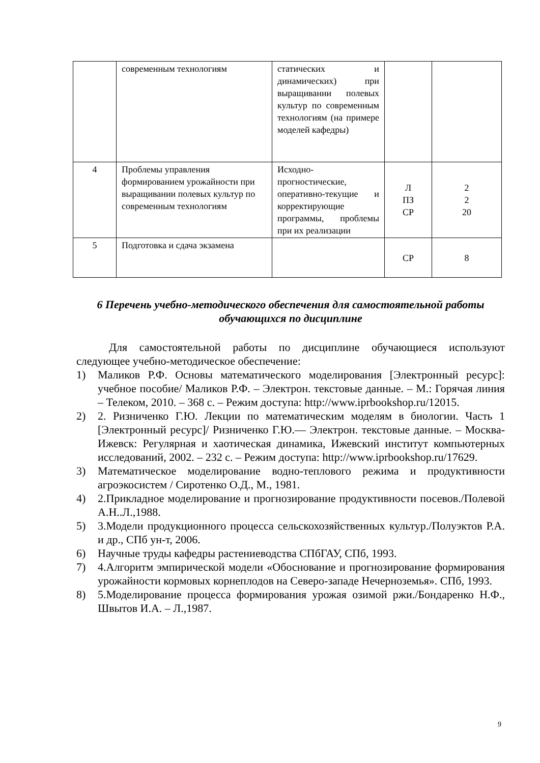| | современным технологиям | статических и динамических) при выращивании полевых культур по современным технологиям (на примере моделей кафедры) | | |
| 4 | Проблемы управления формированием урожайности при выращивании полевых культур по современным технологиям | Исходно-прогностические, оперативно-текущие и корректирующие программы, проблемы при их реализации | Л ПЗ СР | 2 2 20 |
| 5 | Подготовка и сдача экзамена | | СР | 8 |
6 Перечень учебно-методического обеспечения для самостоятельной работы обучающихся по дисциплине
Для самостоятельной работы по дисциплине обучающиеся используют следующее учебно-методическое обеспечение:
1) Маликов Р.Ф. Основы математического моделирования [Электронный ресурс]: учебное пособие/ Маликов Р.Ф. – Электрон. текстовые данные. – М.: Горячая линия – Телеком, 2010. – 368 с. – Режим доступа: http://www.iprbookshop.ru/12015.
2) 2. Ризниченко Г.Ю. Лекции по математическим моделям в биологии. Часть 1 [Электронный ресурс]/ Ризниченко Г.Ю.— Электрон. текстовые данные. – Москва-Ижевск: Регулярная и хаотическая динамика, Ижевский институт компьютерных исследований, 2002. – 232 с. – Режим доступа: http://www.iprbookshop.ru/17629.
3) Математическое моделирование водно-теплового режима и продуктивности агроэкосистем / Сиротенко О.Д., М., 1981.
4) 2.Прикладное моделирование и прогнозирование продуктивности посевов./Полевой А.Н..Л.,1988.
5) 3.Модели продукционного процесса сельскохозяйственных культур./Полуэктов Р.А. и др., СПб ун-т, 2006.
6) Научные труды кафедры растениеводства СПбГАУ, СПб, 1993.
7) 4.Алгоритм эмпирической модели «Обоснование и прогнозирование формирования урожайности кормовых корнеплодов на Северо-западе Нечерноземья». СПб, 1993.
8) 5.Моделирование процесса формирования урожая озимой ржи./Бондаренко Н.Ф., Швытов И.А. – Л.,1987.
9